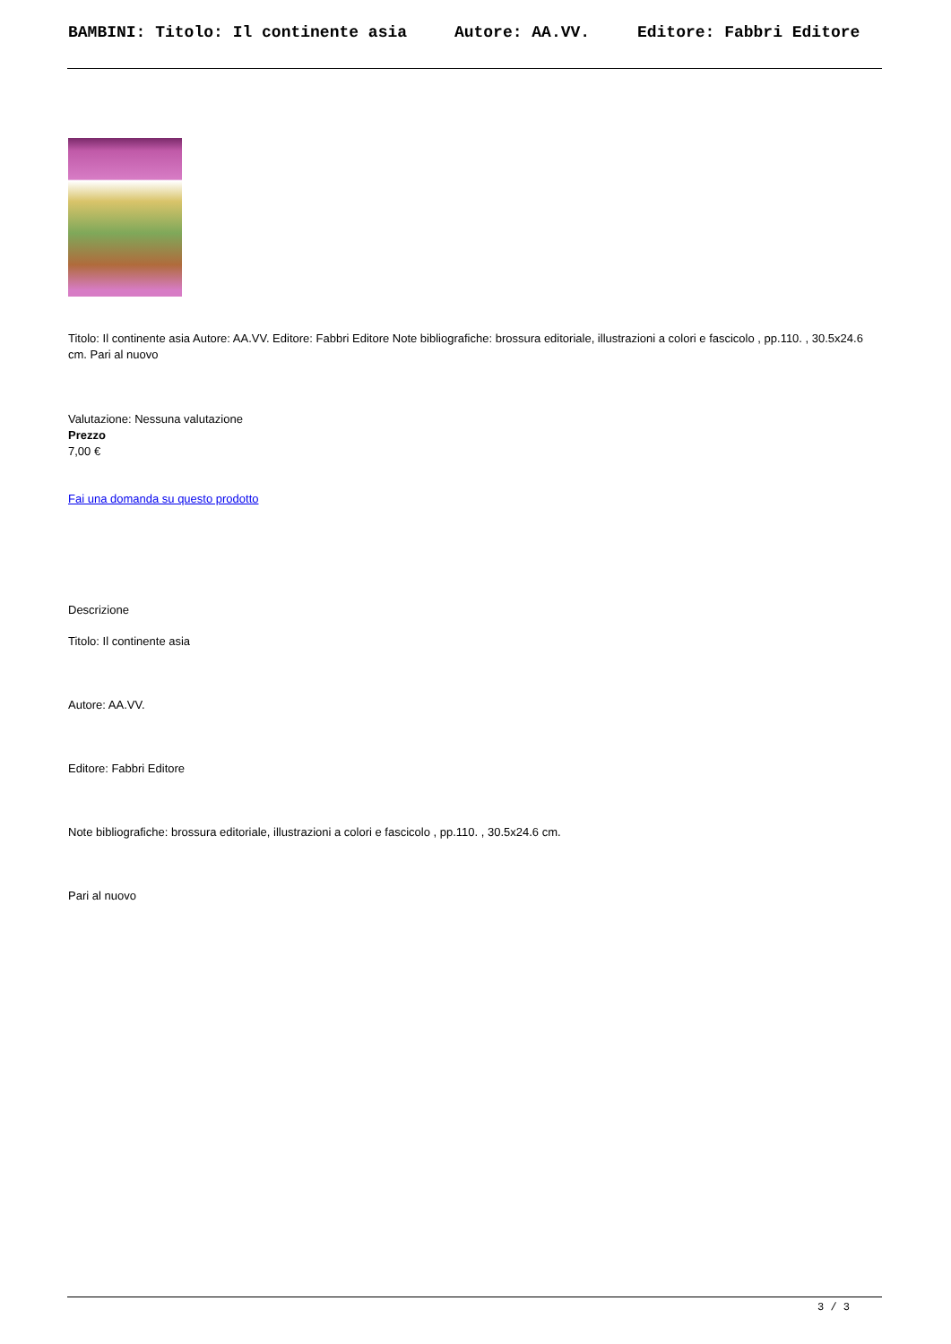BAMBINI: Titolo: Il continente asia Autore: AA.VV. Editore: Fabbri Editore
Titolo: Il continente asia Autore: AA.VV. Editore: Fabbri Editore Note bibliografiche: brossura editoriale, illustrazioni a colori e fascicolo , pp.110. , 30.5x24.6 cm. Pari al nuovo
Valutazione: Nessuna valutazione
Prezzo
7,00 €
Fai una domanda su questo prodotto
Descrizione
Titolo: Il continente asia
Autore: AA.VV.
Editore: Fabbri Editore
Note bibliografiche: brossura editoriale, illustrazioni a colori e fascicolo , pp.110. , 30.5x24.6 cm.
Pari al nuovo
3 / 3